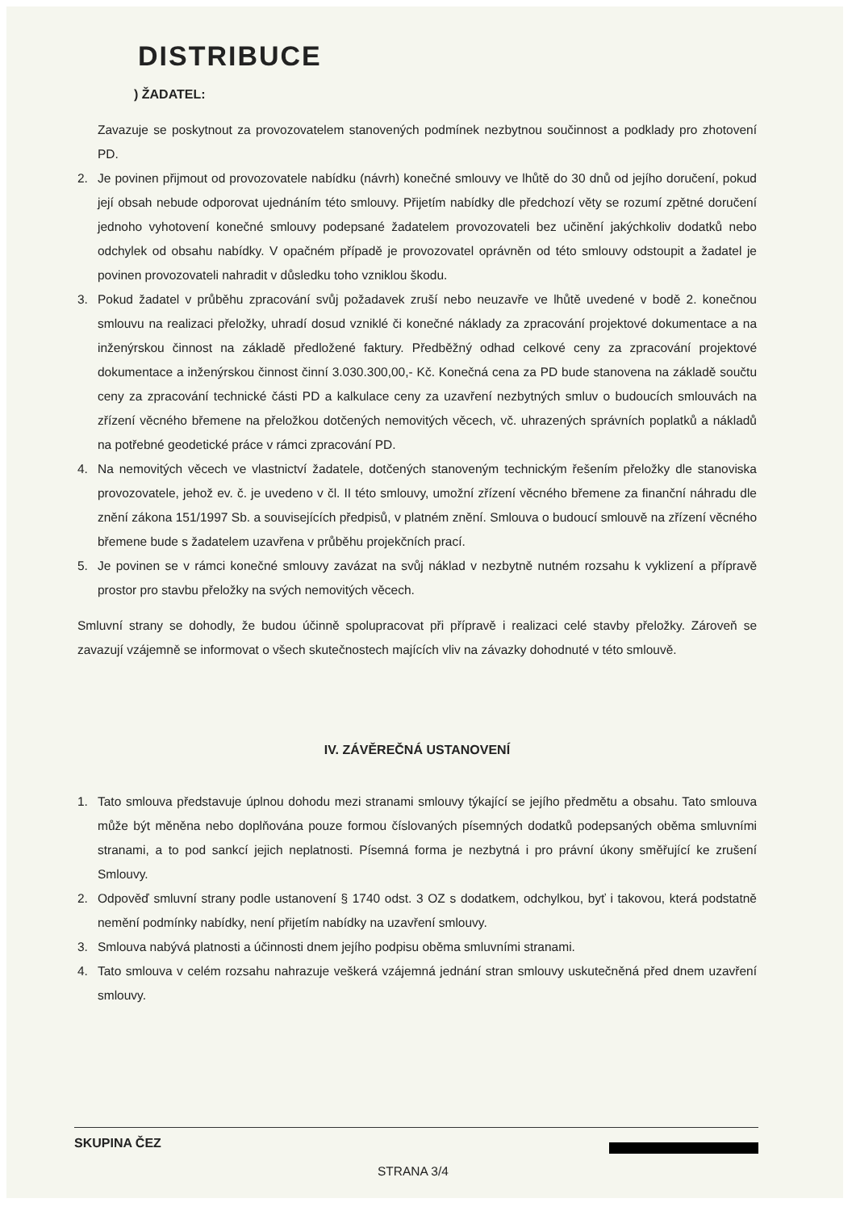DISTRIBUCE
) ŽADATEL:
Zavazuje se poskytnout za provozovatelem stanovených podmínek nezbytnou součinnost a podklady pro zhotovení PD.
2. Je povinen přijmout od provozovatele nabídku (návrh) konečné smlouvy ve lhůtě do 30 dnů od jejího doručení, pokud její obsah nebude odporovat ujednáním této smlouvy. Přijetím nabídky dle předchozí věty se rozumí zpětné doručení jednoho vyhotovení konečné smlouvy podepsané žadatelem provozovateli bez učinění jakýchkoliv dodatků nebo odchylek od obsahu nabídky. V opačném případě je provozovatel oprávněn od této smlouvy odstoupit a žadatel je povinen provozovateli nahradit v důsledku toho vzniklou škodu.
3. Pokud žadatel v průběhu zpracování svůj požadavek zruší nebo neuzavře ve lhůtě uvedené v bodě 2. konečnou smlouvu na realizaci přeložky, uhradí dosud vzniklé či konečné náklady za zpracování projektové dokumentace a na inženýrskou činnost na základě předložené faktury. Předběžný odhad celkové ceny za zpracování projektové dokumentace a inženýrskou činnost činní 3.030.300,00,- Kč. Konečná cena za PD bude stanovena na základě součtu ceny za zpracování technické části PD a kalkulace ceny za uzavření nezbytných smluv o budoucích smlouvách na zřízení věcného břemene na přeložkou dotčených nemovitých věcech, vč. uhrazených správních poplatků a nákladů na potřebné geodetické práce v rámci zpracování PD.
4. Na nemovitých věcech ve vlastnictví žadatele, dotčených stanoveným technickým řešením přeložky dle stanoviska provozovatele, jehož ev. č. je uvedeno v čl. II této smlouvy, umožní zřízení věcného břemene za finanční náhradu dle znění zákona 151/1997 Sb. a souvisejících předpisů, v platném znění. Smlouva o budoucí smlouvě na zřízení věcného břemene bude s žadatelem uzavřena v průběhu projekčních prací.
5. Je povinen se v rámci konečné smlouvy zavázat na svůj náklad v nezbytně nutném rozsahu k vyklizení a přípravě prostor pro stavbu přeložky na svých nemovitých věcech.
Smluvní strany se dohodly, že budou účinně spolupracovat při přípravě i realizaci celé stavby přeložky. Zároveň se zavazují vzájemně se informovat o všech skutečnostech majících vliv na závazky dohodnuté v této smlouvě.
IV. ZÁVĚREČNÁ USTANOVENÍ
1. Tato smlouva představuje úplnou dohodu mezi stranami smlouvy týkající se jejího předmětu a obsahu. Tato smlouva může být měněna nebo doplňována pouze formou číslovaných písemných dodatků podepsaných oběma smluvními stranami, a to pod sankcí jejich neplatnosti. Písemná forma je nezbytná i pro právní úkony směřující ke zrušení Smlouvy.
2. Odpověď smluvní strany podle ustanovení § 1740 odst. 3 OZ s dodatkem, odchylkou, byť i takovou, která podstatně nemění podmínky nabídky, není přijetím nabídky na uzavření smlouvy.
3. Smlouva nabývá platnosti a účinnosti dnem jejího podpisu oběma smluvními stranami.
4. Tato smlouva v celém rozsahu nahrazuje veškerá vzájemná jednání stran smlouvy uskutečněná před dnem uzavření smlouvy.
SKUPINA ČEZ
STRANA 3/4